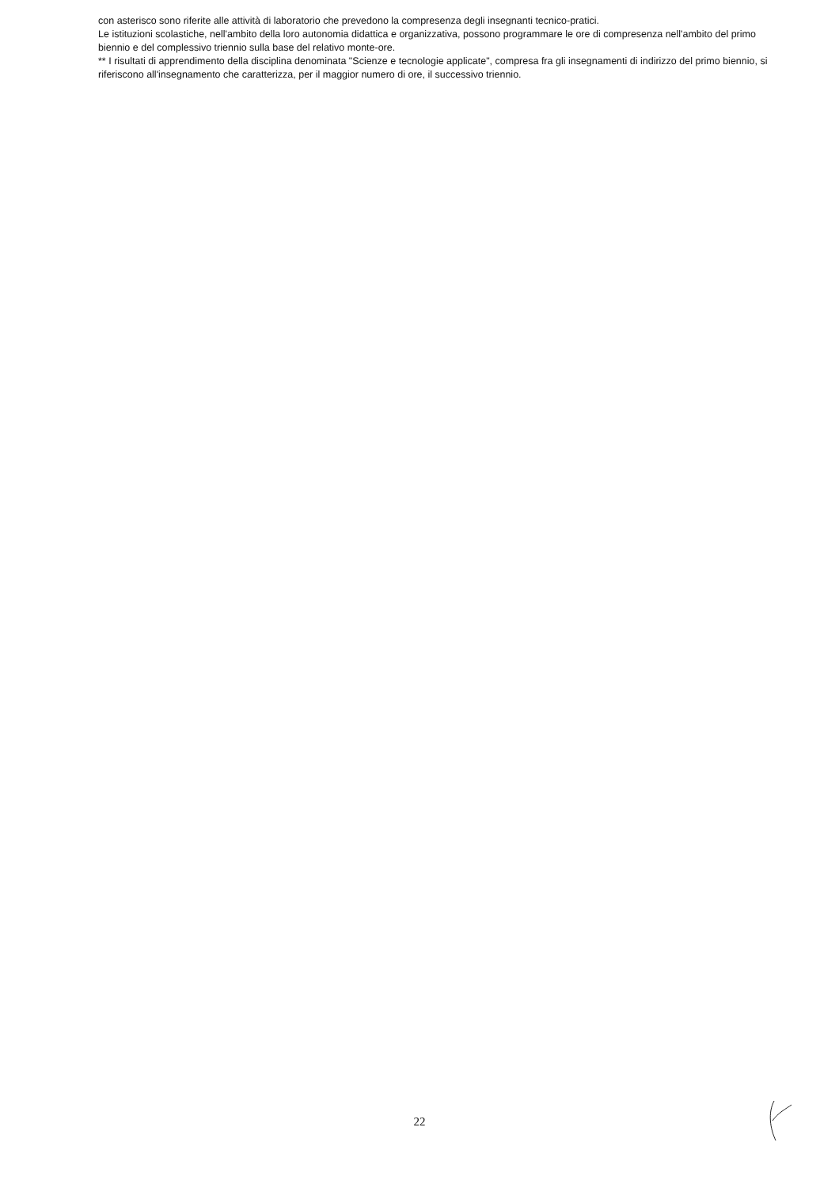con asterisco sono riferite alle attività di laboratorio che prevedono la compresenza degli insegnanti tecnico-pratici.
Le istituzioni scolastiche, nell'ambito della loro autonomia didattica e organizzativa, possono programmare le ore di compresenza nell'ambito del primo biennio e del complessivo triennio sulla base del relativo monte-ore.
** I risultati di apprendimento della disciplina denominata "Scienze e tecnologie applicate", compresa fra gli insegnamenti di indirizzo del primo biennio, si riferiscono all'insegnamento che caratterizza, per il maggior numero di ore, il successivo triennio.
22